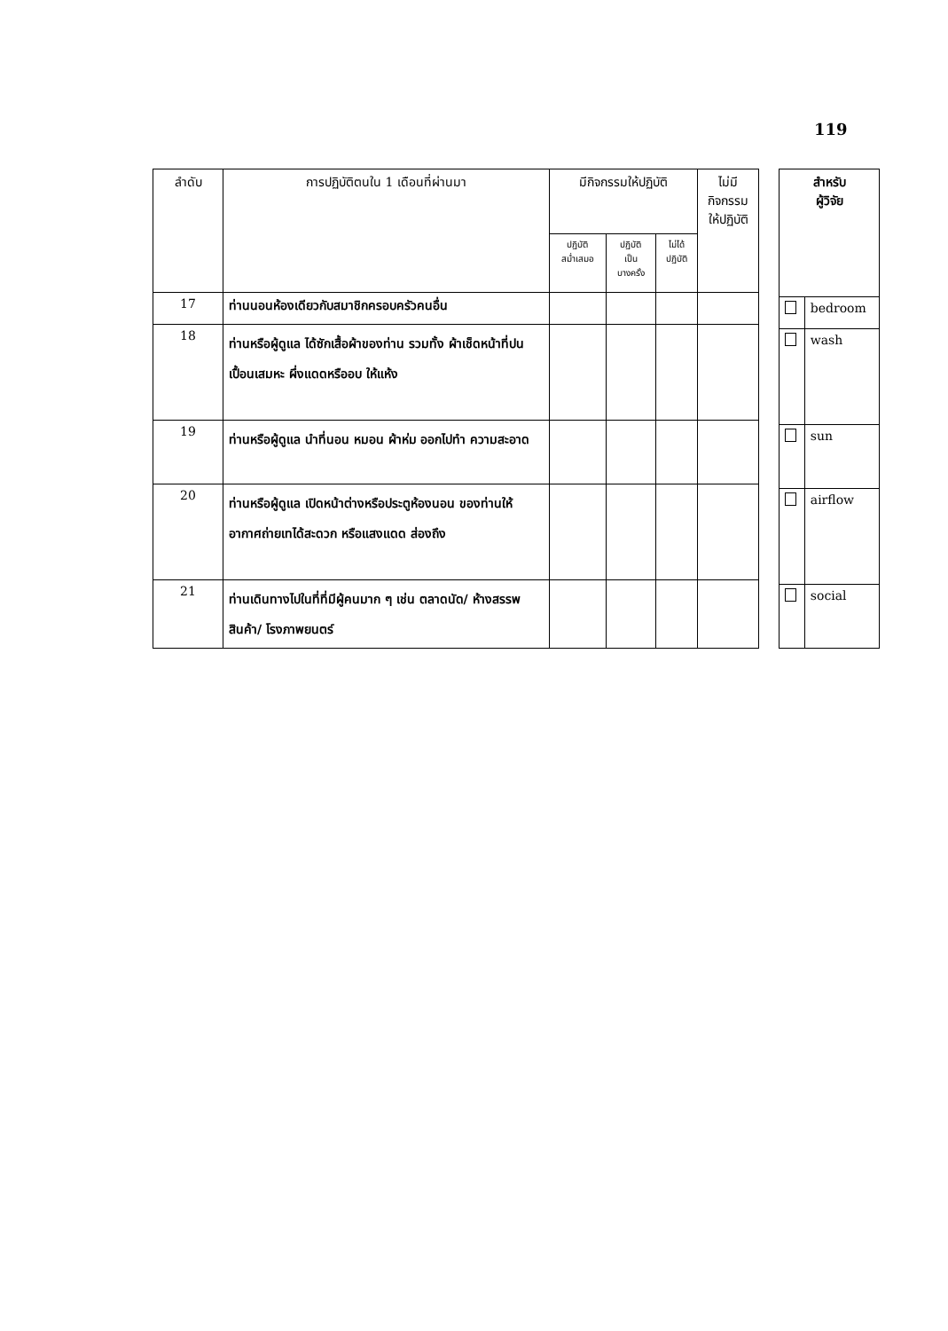119
| ลำดับ | การปฏิบัติตนใน 1 เดือนที่ผ่านมา | มีกิจกรรมให้ปฏิบัติ | | | ไม่มี กิจกรรม ให้ปฏิบัติ |
| --- | --- | --- | --- | --- | --- |
| | | ปฏิบัติ สม่ำเสมอ | ปฏิบัติ เป็น บางครั้ง | ไม่ได้ ปฏิบัติ | |
| 17 | ท่านนอนห้องเดียวกับสมาชิกครอบครัวคนอื่น | | | | |
| 18 | ท่านหรือผู้ดูแล ได้ซักเสื้อผ้าของท่าน รวมทั้ง ผ้าเช็ดหน้าที่ปนเปื้อนเสมหะ ผึ่งแดดหรืออบ ให้แห้ง | | | | |
| 19 | ท่านหรือผู้ดูแล นำที่นอน หมอน ผ้าห่ม ออกไปทำ ความสะอาด | | | | |
| 20 | ท่านหรือผู้ดูแล เปิดหน้าต่างหรือประตูห้องนอน ของท่านให้อากาศถ่ายเทได้สะดวก หรือแสงแดด ส่องถึง | | | | |
| 21 | ท่านเดินทางไปในที่ที่มีผู้คนมาก ๆ เช่น ตลาดนัด/ ห้างสรรพสินค้า/ โรงภาพยนตร์ | | | | |
| สำหรับ ผู้วิจัย | |
| --- | --- |
| | bedroom |
| | wash |
| | sun |
| | airflow |
| | social |